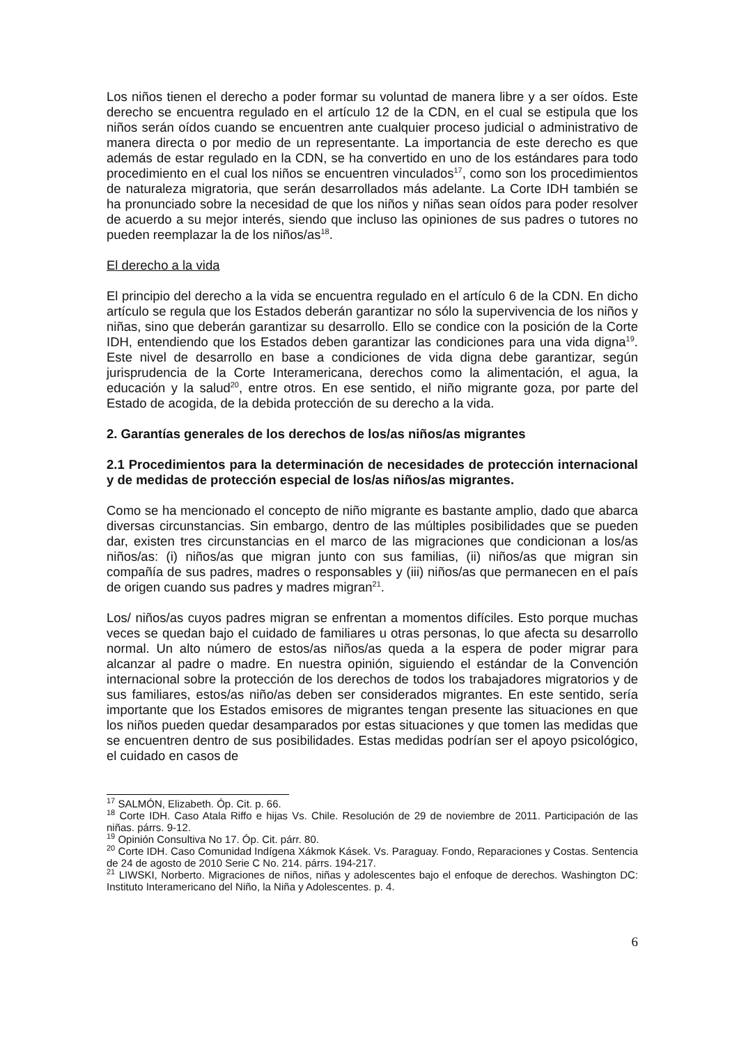Los niños tienen el derecho a poder formar su voluntad de manera libre y a ser oídos. Este derecho se encuentra regulado en el artículo 12 de la CDN, en el cual se estipula que los niños serán oídos cuando se encuentren ante cualquier proceso judicial o administrativo de manera directa o por medio de un representante. La importancia de este derecho es que además de estar regulado en la CDN, se ha convertido en uno de los estándares para todo procedimiento en el cual los niños se encuentren vinculados<sup>17</sup>, como son los procedimientos de naturaleza migratoria, que serán desarrollados más adelante. La Corte IDH también se ha pronunciado sobre la necesidad de que los niños y niñas sean oídos para poder resolver de acuerdo a su mejor interés, siendo que incluso las opiniones de sus padres o tutores no pueden reemplazar la de los niños/as<sup>18</sup>.
El derecho a la vida
El principio del derecho a la vida se encuentra regulado en el artículo 6 de la CDN. En dicho artículo se regula que los Estados deberán garantizar no sólo la supervivencia de los niños y niñas, sino que deberán garantizar su desarrollo. Ello se condice con la posición de la Corte IDH, entendiendo que los Estados deben garantizar las condiciones para una vida digna<sup>19</sup>. Este nivel de desarrollo en base a condiciones de vida digna debe garantizar, según jurisprudencia de la Corte Interamericana, derechos como la alimentación, el agua, la educación y la salud<sup>20</sup>, entre otros. En ese sentido, el niño migrante goza, por parte del Estado de acogida, de la debida protección de su derecho a la vida.
2. Garantías generales de los derechos de los/as niños/as migrantes
2.1 Procedimientos para la determinación de necesidades de protección internacional y de medidas de protección especial de los/as niños/as migrantes.
Como se ha mencionado el concepto de niño migrante es bastante amplio, dado que abarca diversas circunstancias. Sin embargo, dentro de las múltiples posibilidades que se pueden dar, existen tres circunstancias en el marco de las migraciones que condicionan a los/as niños/as: (i) niños/as que migran junto con sus familias, (ii) niños/as que migran sin compañía de sus padres, madres o responsables y (iii) niños/as que permanecen en el país de origen cuando sus padres y madres migran<sup>21</sup>.
Los/ niños/as cuyos padres migran se enfrentan a momentos difíciles. Esto porque muchas veces se quedan bajo el cuidado de familiares u otras personas, lo que afecta su desarrollo normal. Un alto número de estos/as niños/as queda a la espera de poder migrar para alcanzar al padre o madre. En nuestra opinión, siguiendo el estándar de la Convención internacional sobre la protección de los derechos de todos los trabajadores migratorios y de sus familiares, estos/as niño/as deben ser considerados migrantes. En este sentido, sería importante que los Estados emisores de migrantes tengan presente las situaciones en que los niños pueden quedar desamparados por estas situaciones y que tomen las medidas que se encuentren dentro de sus posibilidades. Estas medidas podrían ser el apoyo psicológico, el cuidado en casos de
<sup>17</sup> SALMÓN, Elizabeth. Óp. Cit. p. 66.
<sup>18</sup> Corte IDH. Caso Atala Riffo e hijas Vs. Chile. Resolución de 29 de noviembre de 2011. Participación de las niñas. párrs. 9-12.
<sup>19</sup> Opinión Consultiva No 17. Óp. Cit. párr. 80.
<sup>20</sup> Corte IDH. Caso Comunidad Indígena Xákmok Kásek. Vs. Paraguay. Fondo, Reparaciones y Costas. Sentencia de 24 de agosto de 2010 Serie C No. 214. párrs. 194-217.
<sup>21</sup> LIWSKI, Norberto. Migraciones de niños, niñas y adolescentes bajo el enfoque de derechos. Washington DC: Instituto Interamericano del Niño, la Niña y Adolescentes. p. 4.
6